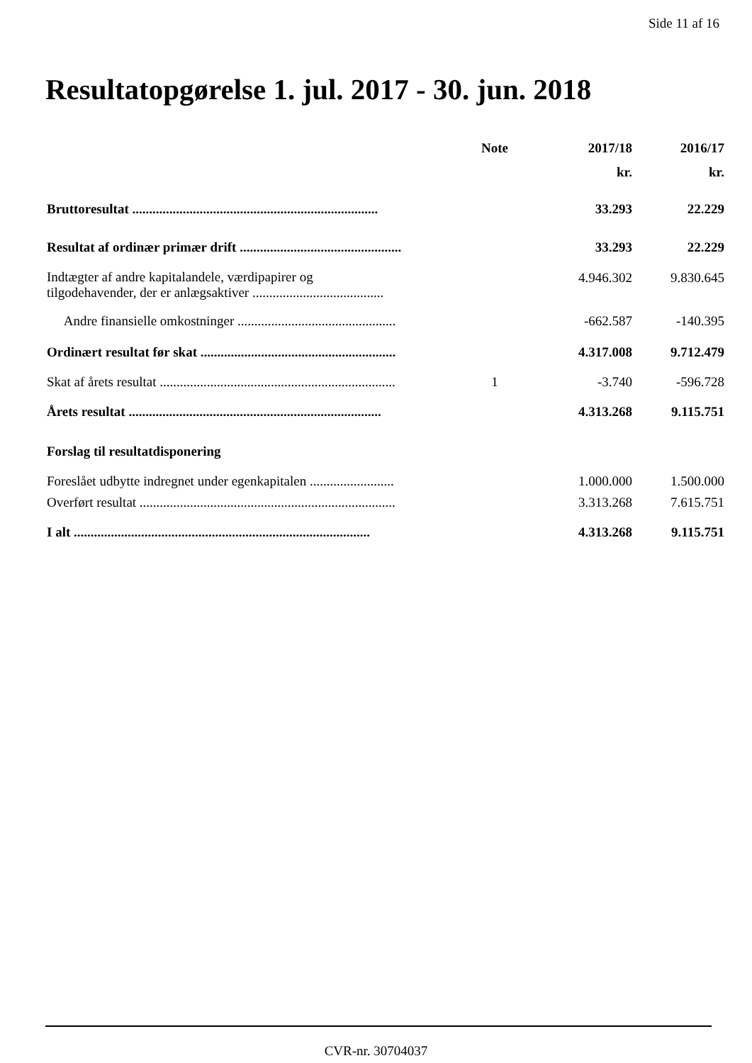Side 11 af 16
Resultatopgørelse 1. jul. 2017 - 30. jun. 2018
| | Note | 2017/18 | 2016/17 |
| --- | --- | --- | --- |
| | | kr. | kr. |
| Bruttoresultat ......................................................................... | | 33.293 | 22.229 |
| Resultat af ordinær primær drift ................................................ | | 33.293 | 22.229 |
| Indtægter af andre kapitalandele, værdipapirer og tilgodehavender, der er anlægsaktiver ....................................... | | 4.946.302 | 9.830.645 |
| Andre finansielle omkostninger ............................................... | | -662.587 | -140.395 |
| Ordinært resultat før skat .......................................................... | | 4.317.008 | 9.712.479 |
| Skat af årets resultat ...................................................................... | 1 | -3.740 | -596.728 |
| Årets resultat ........................................................................... | | 4.313.268 | 9.115.751 |
| Forslag til resultatdisponering | | | |
| Foreslået udbytte indregnet under egenkapitalen ......................... | | 1.000.000 | 1.500.000 |
| Overført resultat ............................................................................ | | 3.313.268 | 7.615.751 |
| I alt ........................................................................................ | | 4.313.268 | 9.115.751 |
CVR-nr. 30704037